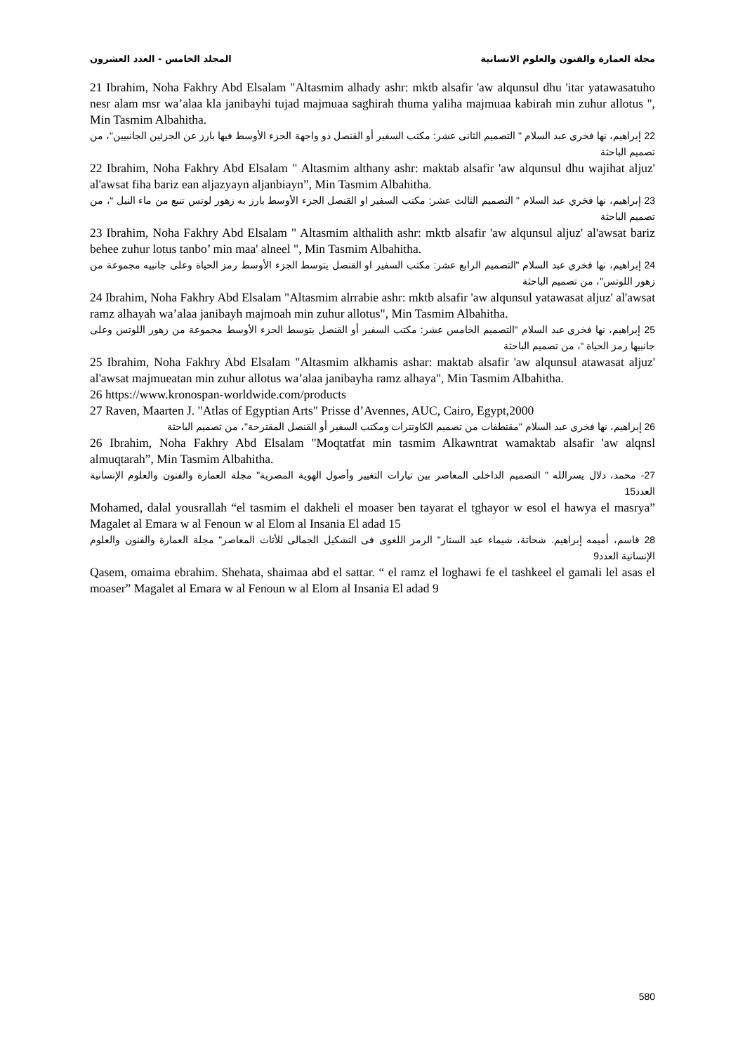مجلة العمارة والفنون والعلوم الانسانية المجلد الخامس - العدد العشرون
21 Ibrahim, Noha Fakhry Abd Elsalam "Altasmim alhady ashr: mktb alsafir 'aw alqunsul dhu 'itar yatawasatuho nesr alam msr wa’alaa kla janibayhi tujad majmuaa saghirah thuma yaliha majmuaa kabirah min zuhur allotus ", Min Tasmim Albahitha.
22 إبراهيم، نها فخري عبد السلام " التصميم الثانى عشر: مكتب السفير أو القنصل ذو واجهة الجزء الأوسط فيها بارز عن الجزئين الجانبيين"، من تصميم الباحثة
22 Ibrahim, Noha Fakhry Abd Elsalam " Altasmim althany ashr: maktab alsafir 'aw alqunsul dhu wajihat aljuz' al'awsat fiha bariz ean aljazyayn aljanbiayn”, Min Tasmim Albahitha.
23 إبراهيم، نها فخري عبد السلام " التصميم الثالث عشر: مكتب السفير او القنصل الجزء الأوسط بارز به زهور لوتس تنبع من ماء النيل “، من تصميم الباحثة
23 Ibrahim, Noha Fakhry Abd Elsalam " Altasmim althalith ashr: mktb alsafir 'aw alqunsul aljuz' al'awsat bariz behee zuhur lotus tanbo’ min maa' alneel ", Min Tasmim Albahitha.
24 إبراهيم، نها فخري عبد السلام "التصميم الرابع عشر: مكتب السفير او القنصل يتوسط الجزء الأوسط رمز الحياة وعلى جانبيه مجموعة من زهور اللوتس"، من تصميم الباحثة
24 Ibrahim, Noha Fakhry Abd Elsalam "Altasmim alrrabie ashr: mktb alsafir 'aw alqunsul yatawasat aljuz' al'awsat ramz alhayah wa’alaa janibayh majmoah min zuhur allotus", Min Tasmim Albahitha.
25 إبراهيم، نها فخري عبد السلام "التصميم الخامس عشر: مكتب السفير أو القنصل يتوسط الجزء الأوسط مجموعة من زهور اللوتس وعلى جانبيها رمز الحياة “، من تصميم الباحثة
25 Ibrahim, Noha Fakhry Abd Elsalam "Altasmim alkhamis ashar: maktab alsafir 'aw alqunsul atawasat aljuz' al'awsat majmueatan min zuhur allotus wa’alaa janibayha ramz alhaya", Min Tasmim Albahitha.
26 https://www.kronospan-worldwide.com/products
27 Raven, Maarten J. "Atlas of Egyptian Arts" Prisse d’Avennes, AUC, Cairo, Egypt,2000
26 إبراهيم، نها فخري عبد السلام "مقتطفات من تصميم الكاونترات ومكتب السفير أو القنصل المقترحة"، من تصميم الباحثة
26 Ibrahim, Noha Fakhry Abd Elsalam "Moqtatfat min tasmim Alkawntrat wamaktab alsafir 'aw alqnsl almuqtarah”, Min Tasmim Albahitha.
27- محمد، دلال يسرالله " التصميم الداخلى المعاصر بين تيارات التغيير وأصول الهوية المصرية" مجلة العمارة والفنون والعلوم الإنسانية العدد15
Mohamed, dalal yousrallah “el tasmim el dakheli el moaser ben tayarat el tghayor w esol el hawya el masrya” Magalet al Emara w al Fenoun w al Elom al Insania El adad 15
28 قاسم، أميمه إبراهيم. شحاتة، شيماء عبد الستار" الرمز اللغوى فى التشكيل الجمالى للأثاث المعاصر" مجلة العمارة والفنون والعلوم الإنسانية العدد9
Qasem, omaima ebrahim. Shehata, shaimaa abd el sattar. “ el ramz el loghawi fe el tashkeel el gamali lel asas el moaser” Magalet al Emara w al Fenoun w al Elom al Insania El adad 9
580